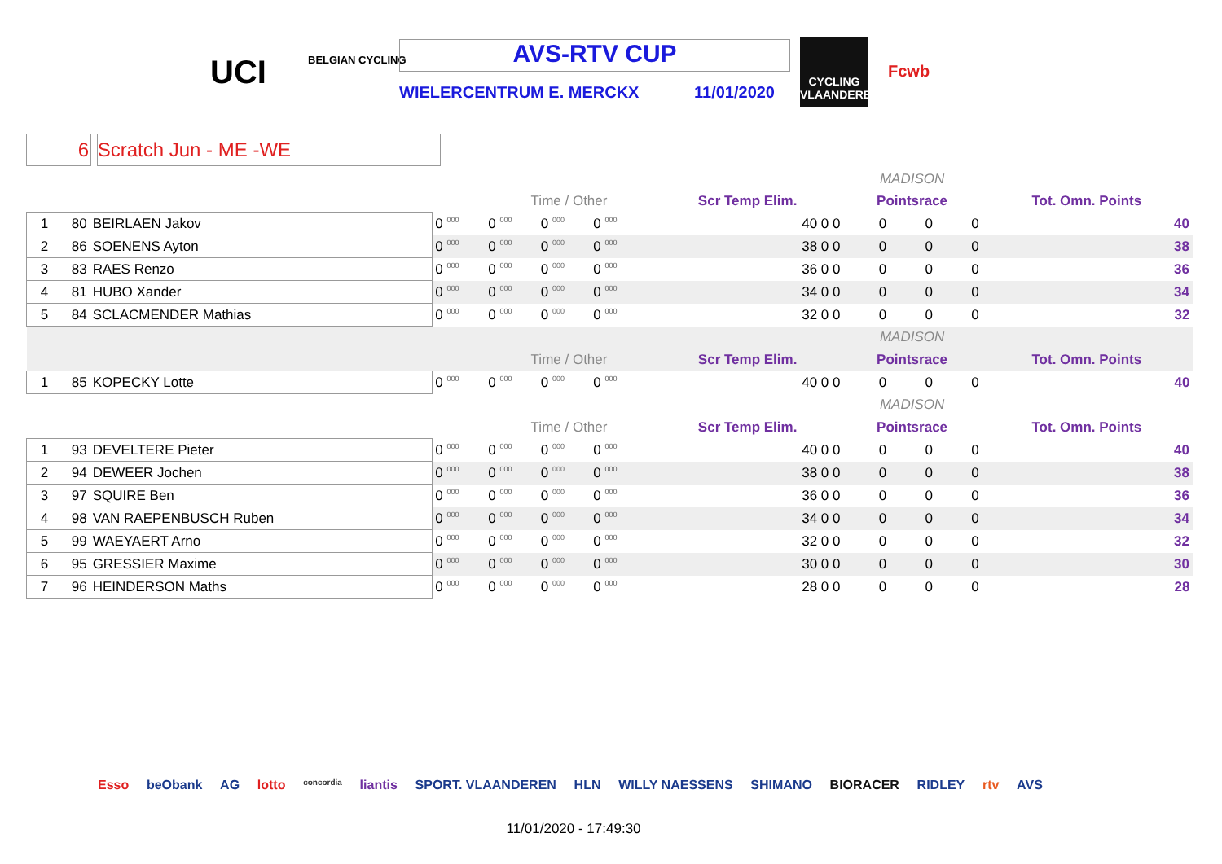UCI BELGIAN CYCLING AVS-RTV CUP
WIELERCENTRUM E. MERCKX 11/01/2020
CYCLING VLAANDEREN
Fcwb
6 Scratch Jun - ME -WE
| | | | | | | | | | MADISON | | | |
| | | | | Time / Other | | | | Scr Temp Elim. | Pointsrace | | | Tot. Omn. Points |
| 1 | 80 | BEIRLAEN Jakov | 0 000 | 0 000 | 0 000 | 0 000 | | 40 0 0 | 0 | 0 | 0 | 40 |
| 2 | 86 | SOENENS Ayton | 0 000 | 0 000 | 0 000 | 0 000 | | 38 0 0 | 0 | 0 | 0 | 38 |
| 3 | 83 | RAES Renzo | 0 000 | 0 000 | 0 000 | 0 000 | | 36 0 0 | 0 | 0 | 0 | 36 |
| 4 | 81 | HUBO Xander | 0 000 | 0 000 | 0 000 | 0 000 | | 34 0 0 | 0 | 0 | 0 | 34 |
| 5 | 84 | SCLACMENDER Mathias | 0 000 | 0 000 | 0 000 | 0 000 | | 32 0 0 | 0 | 0 | 0 | 32 |
| | | | | | | | | | MADISON | | | |
| | | | | Time / Other | | | | Scr Temp Elim. | Pointsrace | | | Tot. Omn. Points |
| 1 | 85 | KOPECKY Lotte | 0 000 | 0 000 | 0 000 | 0 000 | | 40 0 0 | 0 | 0 | 0 | 40 |
| | | | | | | | | | MADISON | | | |
| | | | | Time / Other | | | | Scr Temp Elim. | Pointsrace | | | Tot. Omn. Points |
| 1 | 93 | DEVELTERE Pieter | 0 000 | 0 000 | 0 000 | 0 000 | | 40 0 0 | 0 | 0 | 0 | 40 |
| 2 | 94 | DEWEER Jochen | 0 000 | 0 000 | 0 000 | 0 000 | | 38 0 0 | 0 | 0 | 0 | 38 |
| 3 | 97 | SQUIRE Ben | 0 000 | 0 000 | 0 000 | 0 000 | | 36 0 0 | 0 | 0 | 0 | 36 |
| 4 | 98 | VAN RAEPENBUSCH Ruben | 0 000 | 0 000 | 0 000 | 0 000 | | 34 0 0 | 0 | 0 | 0 | 34 |
| 5 | 99 | WAEYAERT Arno | 0 000 | 0 000 | 0 000 | 0 000 | | 32 0 0 | 0 | 0 | 0 | 32 |
| 6 | 95 | GRESSIER Maxime | 0 000 | 0 000 | 0 000 | 0 000 | | 30 0 0 | 0 | 0 | 0 | 30 |
| 7 | 96 | HEINDERSON Maths | 0 000 | 0 000 | 0 000 | 0 000 | | 28 0 0 | 0 | 0 | 0 | 28 |
Esso beObank AG lotto concordia liantis SPORT. VLAANDEREN HLN WILLY NAESSENS SHIMANO BIORACER RIDLEY rtv AVS
11/01/2020 - 17:49:30